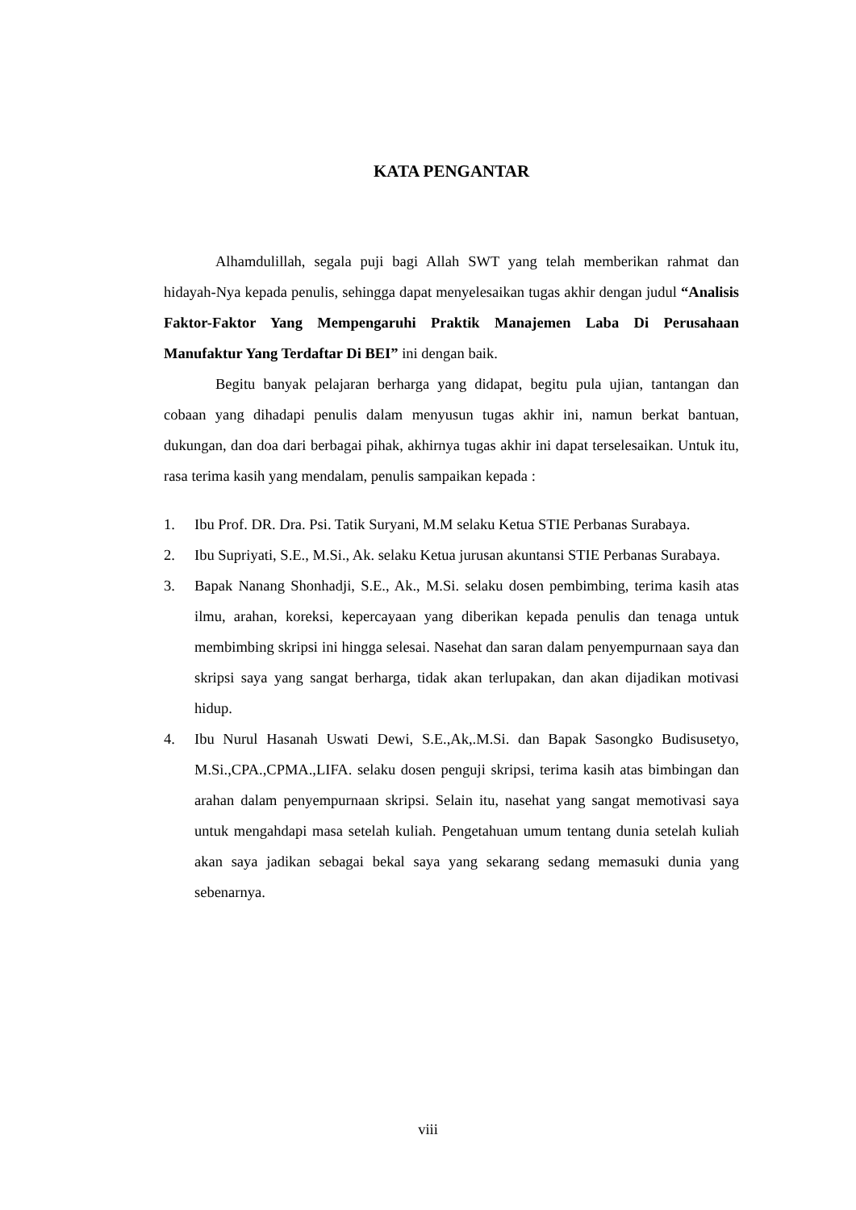KATA PENGANTAR
Alhamdulillah, segala puji bagi Allah SWT yang telah memberikan rahmat dan hidayah-Nya kepada penulis, sehingga dapat menyelesaikan tugas akhir dengan judul “Analisis Faktor-Faktor Yang Mempengaruhi Praktik Manajemen Laba Di Perusahaan Manufaktur Yang Terdaftar Di BEI” ini dengan baik.
Begitu banyak pelajaran berharga yang didapat, begitu pula ujian, tantangan dan cobaan yang dihadapi penulis dalam menyusun tugas akhir ini, namun berkat bantuan, dukungan, dan doa dari berbagai pihak, akhirnya tugas akhir ini dapat terselesaikan. Untuk itu, rasa terima kasih yang mendalam, penulis sampaikan kepada :
1. Ibu Prof. DR. Dra. Psi. Tatik Suryani, M.M selaku Ketua STIE Perbanas Surabaya.
2. Ibu Supriyati, S.E., M.Si., Ak. selaku Ketua jurusan akuntansi STIE Perbanas Surabaya.
3. Bapak Nanang Shonhadji, S.E., Ak., M.Si. selaku dosen pembimbing, terima kasih atas ilmu, arahan, koreksi, kepercayaan yang diberikan kepada penulis dan tenaga untuk membimbing skripsi ini hingga selesai. Nasehat dan saran dalam penyempurnaan saya dan skripsi saya yang sangat berharga, tidak akan terlupakan, dan akan dijadikan motivasi hidup.
4. Ibu Nurul Hasanah Uswati Dewi, S.E.,Ak,.M.Si. dan Bapak Sasongko Budisusetyo, M.Si.,CPA.,CPMA.,LIFA. selaku dosen penguji skripsi, terima kasih atas bimbingan dan arahan dalam penyempurnaan skripsi. Selain itu, nasehat yang sangat memotivasi saya untuk mengahdapi masa setelah kuliah. Pengetahuan umum tentang dunia setelah kuliah akan saya jadikan sebagai bekal saya yang sekarang sedang memasuki dunia yang sebenarnya.
viii